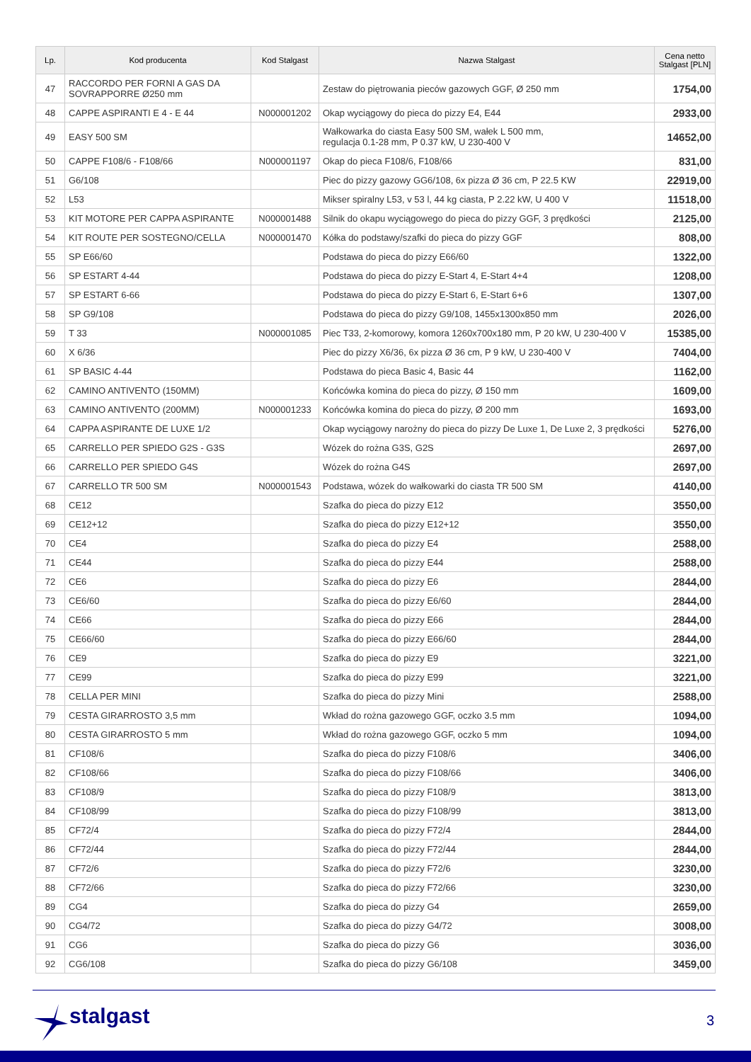| Lp. | Kod producenta | Kod Stalgast | Nazwa Stalgast | Cena netto Stalgast [PLN] |
| --- | --- | --- | --- | --- |
| 47 | RACCORDO PER FORNI A GAS DA SOVRAPPORRE Ø250 mm | | Zestaw do piętrowania pieców gazowych GGF, Ø 250 mm | 1754,00 |
| 48 | CAPPE ASPIRANTI E 4 - E 44 | N000001202 | Okap wyciągowy do pieca do pizzy E4, E44 | 2933,00 |
| 49 | EASY 500 SM | | Wałkowarka do ciasta Easy 500 SM, wałek L 500 mm, regulacja 0.1-28 mm, P 0.37 kW, U 230-400 V | 14652,00 |
| 50 | CAPPE F108/6 - F108/66 | N000001197 | Okap do pieca F108/6, F108/66 | 831,00 |
| 51 | G6/108 | | Piec do pizzy gazowy GG6/108, 6x pizza Ø 36 cm, P 22.5 KW | 22919,00 |
| 52 | L53 | | Mikser spiralny L53, v 53 l, 44 kg ciasta, P 2.22 kW, U 400 V | 11518,00 |
| 53 | KIT MOTORE PER CAPPA ASPIRANTE | N000001488 | Silnik do okapu wyciągowego do pieca do pizzy GGF, 3 prędkości | 2125,00 |
| 54 | KIT ROUTE PER SOSTEGNO/CELLA | N000001470 | Kółka do podstawy/szafki do pieca do pizzy GGF | 808,00 |
| 55 | SP E66/60 | | Podstawa do pieca do pizzy E66/60 | 1322,00 |
| 56 | SP ESTART 4-44 | | Podstawa do pieca do pizzy E-Start 4, E-Start 4+4 | 1208,00 |
| 57 | SP ESTART 6-66 | | Podstawa do pieca do pizzy E-Start 6, E-Start 6+6 | 1307,00 |
| 58 | SP G9/108 | | Podstawa do pieca do pizzy G9/108, 1455x1300x850 mm | 2026,00 |
| 59 | T 33 | N000001085 | Piec T33, 2-komorowy, komora 1260x700x180 mm, P 20 kW, U 230-400 V | 15385,00 |
| 60 | X 6/36 | | Piec do pizzy X6/36, 6x pizza Ø 36 cm, P 9 kW, U 230-400 V | 7404,00 |
| 61 | SP BASIC 4-44 | | Podstawa do pieca Basic 4, Basic 44 | 1162,00 |
| 62 | CAMINO ANTIVENTO (150MM) | | Końcówka komina do pieca do pizzy, Ø 150 mm | 1609,00 |
| 63 | CAMINO ANTIVENTO (200MM) | N000001233 | Końcówka komina do pieca do pizzy, Ø 200 mm | 1693,00 |
| 64 | CAPPA ASPIRANTE DE LUXE 1/2 | | Okap wyciągowy narożny do pieca do pizzy De Luxe 1, De Luxe 2, 3 prędkości | 5276,00 |
| 65 | CARRELLO PER SPIEDO G2S - G3S | | Wózek do rożna G3S, G2S | 2697,00 |
| 66 | CARRELLO PER SPIEDO G4S | | Wózek do rożna G4S | 2697,00 |
| 67 | CARRELLO TR 500 SM | N000001543 | Podstawa, wózek do wałkowarki do ciasta TR 500 SM | 4140,00 |
| 68 | CE12 | | Szafka do pieca do pizzy E12 | 3550,00 |
| 69 | CE12+12 | | Szafka do pieca do pizzy E12+12 | 3550,00 |
| 70 | CE4 | | Szafka do pieca do pizzy E4 | 2588,00 |
| 71 | CE44 | | Szafka do pieca do pizzy E44 | 2588,00 |
| 72 | CE6 | | Szafka do pieca do pizzy E6 | 2844,00 |
| 73 | CE6/60 | | Szafka do pieca do pizzy E6/60 | 2844,00 |
| 74 | CE66 | | Szafka do pieca do pizzy E66 | 2844,00 |
| 75 | CE66/60 | | Szafka do pieca do pizzy E66/60 | 2844,00 |
| 76 | CE9 | | Szafka do pieca do pizzy E9 | 3221,00 |
| 77 | CE99 | | Szafka do pieca do pizzy E99 | 3221,00 |
| 78 | CELLA PER MINI | | Szafka do pieca do pizzy Mini | 2588,00 |
| 79 | CESTA GIRARROSTO 3,5 mm | | Wkład do rożna gazowego GGF, oczko 3.5 mm | 1094,00 |
| 80 | CESTA GIRARROSTO 5 mm | | Wkład do rożna gazowego GGF, oczko 5 mm | 1094,00 |
| 81 | CF108/6 | | Szafka do pieca do pizzy F108/6 | 3406,00 |
| 82 | CF108/66 | | Szafka do pieca do pizzy F108/66 | 3406,00 |
| 83 | CF108/9 | | Szafka do pieca do pizzy F108/9 | 3813,00 |
| 84 | CF108/99 | | Szafka do pieca do pizzy F108/99 | 3813,00 |
| 85 | CF72/4 | | Szafka do pieca do pizzy F72/4 | 2844,00 |
| 86 | CF72/44 | | Szafka do pieca do pizzy F72/44 | 2844,00 |
| 87 | CF72/6 | | Szafka do pieca do pizzy F72/6 | 3230,00 |
| 88 | CF72/66 | | Szafka do pieca do pizzy F72/66 | 3230,00 |
| 89 | CG4 | | Szafka do pieca do pizzy G4 | 2659,00 |
| 90 | CG4/72 | | Szafka do pieca do pizzy G4/72 | 3008,00 |
| 91 | CG6 | | Szafka do pieca do pizzy G6 | 3036,00 |
| 92 | CG6/108 | | Szafka do pieca do pizzy G6/108 | 3459,00 |
stalgast 3